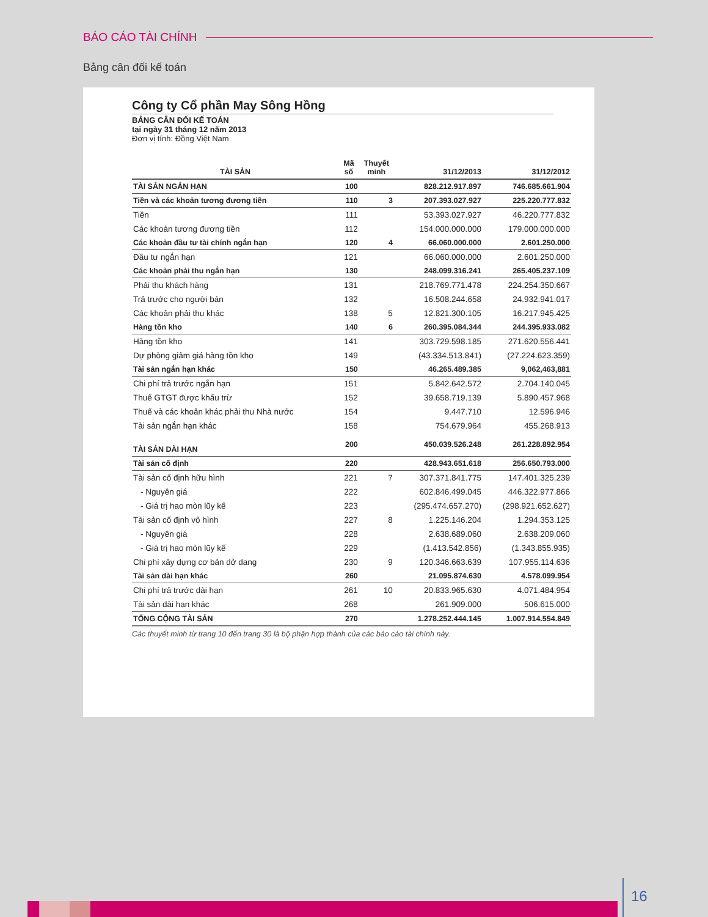BÁO CÁO TÀI CHÍNH
Bảng cân đối kế toán
Công ty Cổ phần May Sông Hồng
BẢNG CÂN ĐỐI KẾ TOÁN
tại ngày 31 tháng 12 năm 2013
Đơn vị tính: Đồng Việt Nam
| TÀI SẢN | Mã số | Thuyết minh | 31/12/2013 | 31/12/2012 |
| --- | --- | --- | --- | --- |
| TÀI SẢN NGẮN HẠN | 100 | | 828.212.917.897 | 746.685.661.904 |
| Tiền và các khoản tương đương tiền | 110 | 3 | 207.393.027.927 | 225.220.777.832 |
| Tiền | 111 | | 53.393.027.927 | 46.220.777.832 |
| Các khoản tương đương tiền | 112 | | 154.000.000.000 | 179.000.000.000 |
| Các khoản đầu tư tài chính ngắn hạn | 120 | 4 | 66.060.000.000 | 2.601.250.000 |
| Đầu tư ngắn hạn | 121 | | 66.060.000.000 | 2.601.250.000 |
| Các khoản phải thu ngắn hạn | 130 | | 248.099.316.241 | 265.405.237.109 |
| Phải thu khách hàng | 131 | | 218.769.771.478 | 224.254.350.667 |
| Trả trước cho người bán | 132 | | 16.508.244.658 | 24.932.941.017 |
| Các khoản phải thu khác | 138 | 5 | 12.821.300.105 | 16.217.945.425 |
| Hàng tồn kho | 140 | 6 | 260.395.084.344 | 244.395.933.082 |
| Hàng tồn kho | 141 | | 303.729.598.185 | 271.620.556.441 |
| Dự phòng giảm giá hàng tồn kho | 149 | | (43.334.513.841) | (27.224.623.359) |
| Tài sản ngắn hạn khác | 150 | | 46.265.489.385 | 9,062,463,881 |
| Chi phí trả trước ngắn hạn | 151 | | 5.842.642.572 | 2.704.140.045 |
| Thuế GTGT được khấu trừ | 152 | | 39.658.719.139 | 5.890.457.968 |
| Thuế và các khoản khác phải thu Nhà nước | 154 | | 9.447.710 | 12.596.946 |
| Tài sản ngắn hạn khác | 158 | | 754.679.964 | 455.268.913 |
| TÀI SẢN DÀI HẠN | 200 | | 450.039.526.248 | 261.228.892.954 |
| Tài sản cố định | 220 | | 428.943.651.618 | 256.650.793.000 |
| Tài sản cố định hữu hình | 221 | 7 | 307.371.841.775 | 147.401.325.239 |
| - Nguyên giá | 222 | | 602.846.499.045 | 446.322.977.866 |
| - Giá trị hao mòn lũy kế | 223 | | (295.474.657.270) | (298.921.652.627) |
| Tài sản cố định vô hình | 227 | 8 | 1.225.146.204 | 1.294.353.125 |
| - Nguyên giá | 228 | | 2.638.689.060 | 2.638.209.060 |
| - Giá trị hao mòn lũy kế | 229 | | (1.413.542.856) | (1.343.855.935) |
| Chi phí xây dựng cơ bản dở dang | 230 | 9 | 120.346.663.639 | 107.955.114.636 |
| Tài sản dài hạn khác | 260 | | 21.095.874.630 | 4.578.099.954 |
| Chi phí trả trước dài hạn | 261 | 10 | 20.833.965.630 | 4.071.484.954 |
| Tài sản dài hạn khác | 268 | | 261.909.000 | 506.615.000 |
| TỔNG CỘNG TÀI SẢN | 270 | | 1.278.252.444.145 | 1.007.914.554.849 |
Các thuyết minh từ trang 10 đến trang 30 là bộ phận hợp thành của các báo cáo tài chính này.
16